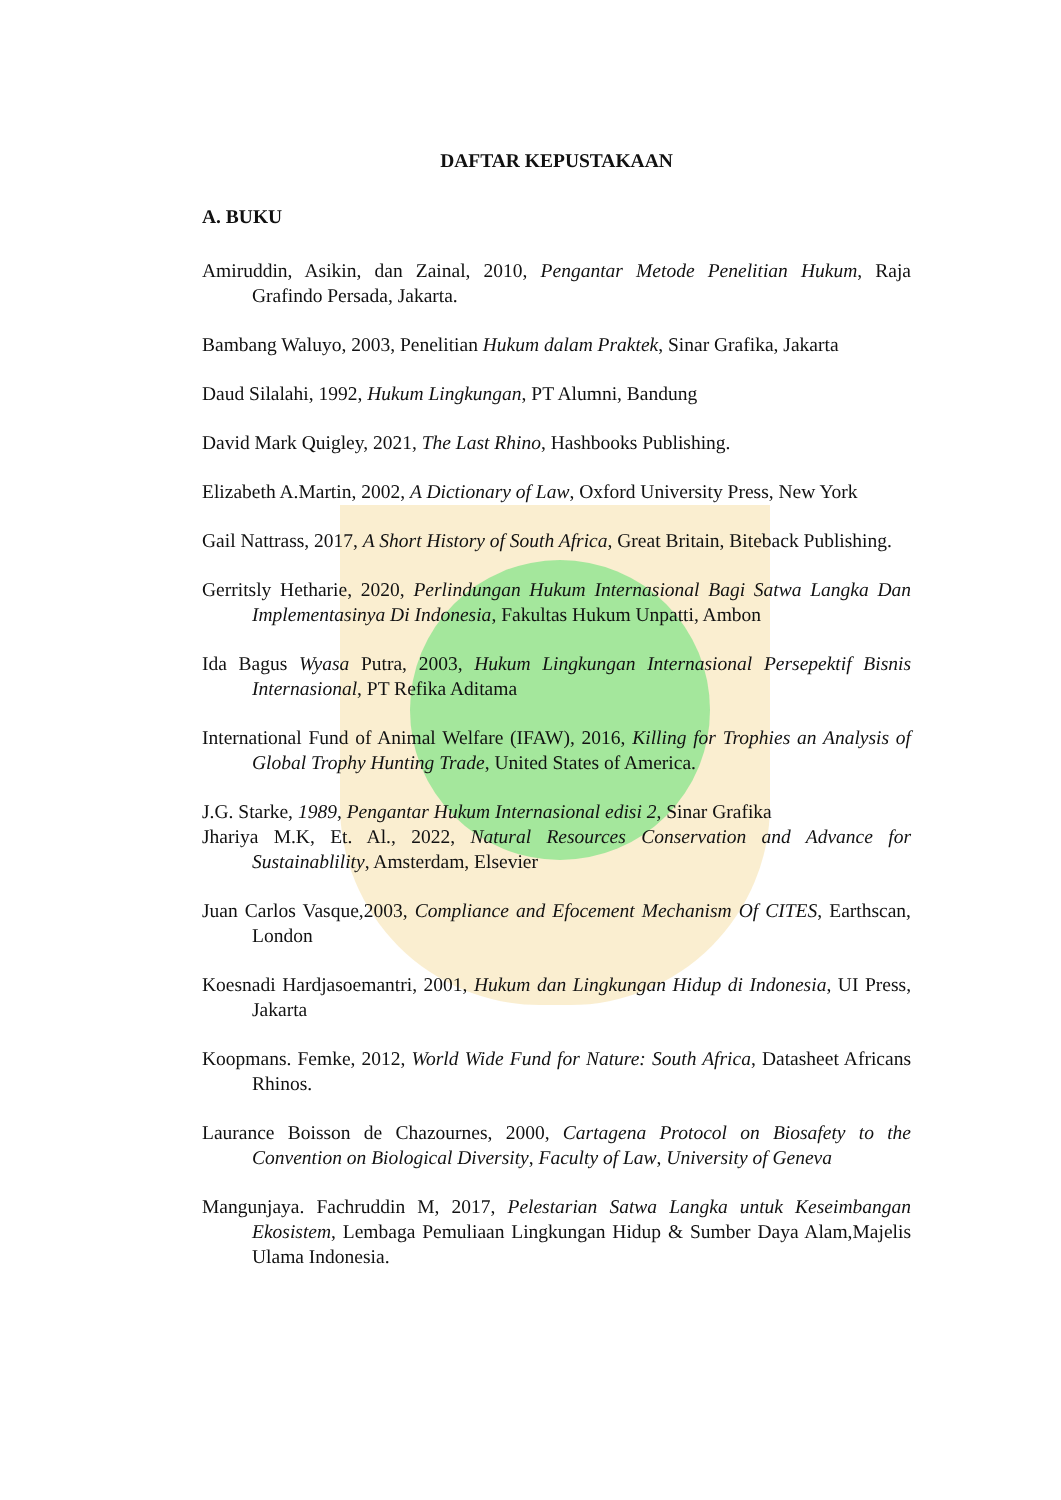DAFTAR KEPUSTAKAAN
A. BUKU
Amiruddin, Asikin, dan Zainal, 2010, Pengantar Metode Penelitian Hukum, Raja Grafindo Persada, Jakarta.
Bambang Waluyo, 2003, Penelitian Hukum dalam Praktek, Sinar Grafika, Jakarta
Daud Silalahi, 1992, Hukum Lingkungan, PT Alumni, Bandung
David Mark Quigley, 2021, The Last Rhino, Hashbooks Publishing.
Elizabeth A.Martin, 2002, A Dictionary of Law, Oxford University Press, New York
Gail Nattrass, 2017, A Short History of South Africa, Great Britain, Biteback Publishing.
Gerritsly Hetharie, 2020, Perlindungan Hukum Internasional Bagi Satwa Langka Dan Implementasinya Di Indonesia, Fakultas Hukum Unpatti, Ambon
Ida Bagus Wyasa Putra, 2003, Hukum Lingkungan Internasional Persepektif Bisnis Internasional, PT Refika Aditama
International Fund of Animal Welfare (IFAW), 2016, Killing for Trophies an Analysis of Global Trophy Hunting Trade, United States of America.
J.G. Starke, 1989, Pengantar Hukum Internasional edisi 2, Sinar Grafika
Jhariya M.K, Et. Al., 2022, Natural Resources Conservation and Advance for Sustainablility, Amsterdam, Elsevier
Juan Carlos Vasque,2003, Compliance and Efocement Mechanism Of CITES, Earthscan, London
Koesnadi Hardjasoemantri, 2001, Hukum dan Lingkungan Hidup di Indonesia, UI Press, Jakarta
Koopmans. Femke, 2012, World Wide Fund for Nature: South Africa, Datasheet Africans Rhinos.
Laurance Boisson de Chazournes, 2000, Cartagena Protocol on Biosafety to the Convention on Biological Diversity, Faculty of Law, University of Geneva
Mangunjaya. Fachruddin M, 2017, Pelestarian Satwa Langka untuk Keseimbangan Ekosistem, Lembaga Pemuliaan Lingkungan Hidup & Sumber Daya Alam,Majelis Ulama Indonesia.